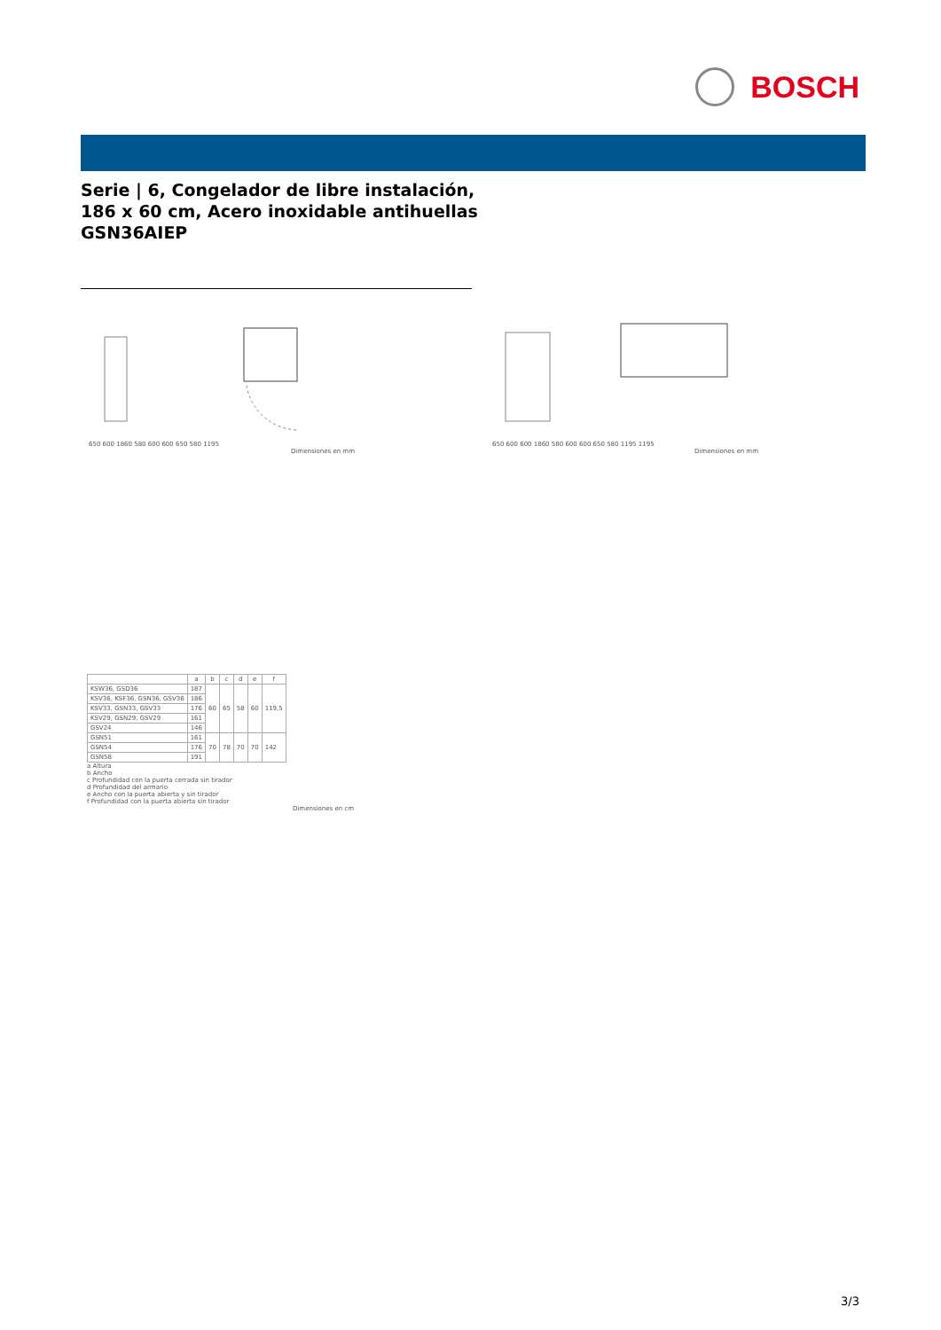BOSCH
Serie | 6, Congelador de libre instalación,
186 x 60 cm, Acero inoxidable antihuellas
GSN36AIEP
650 600 1860 580 600 600 650 580 1195
Dimensiones en mm
650 600 600 1860 580 600 600 650 580 1195 1195
Dimensiones en mm
| | a | b | c | d | e | f |
| --- | --- | --- | --- | --- | --- | --- |
| KSW36, GSD36 | 187 | 60 | 65 | 58 | 60 | 119,5 |
| KSV36, KSF36, GSN36, GSV36 | 186 | | | | | |
| KSV33, GSN33, GSV33 | 176 | | | | | |
| KSV29, GSN29, GSV29 | 161 | | | | | |
| GSV24 | 146 | | | | | |
| GSN51 | 161 | 70 | 78 | 70 | 70 | 142 |
| GSN54 | 176 | | | | | |
| GSN58 | 191 | | | | | |
a Altura
b Ancho
c Profundidad con la puerta cerrada sin tirador
d Profundidad del armario
e Ancho con la puerta abierta y sin tirador
f Profundidad con la puerta abierta sin tirador
Dimensiones en cm
3/3